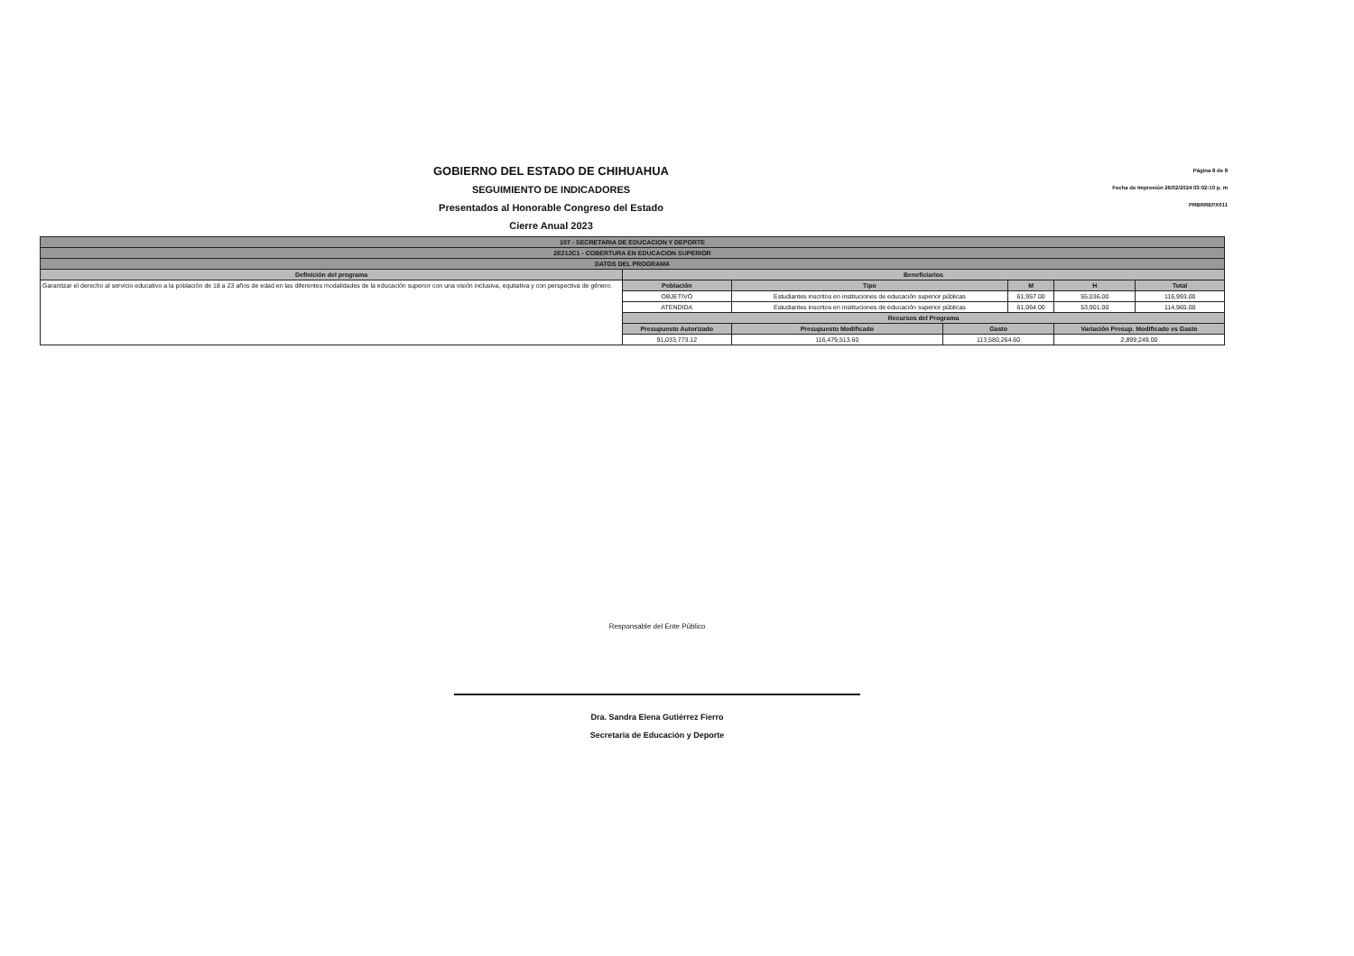GOBIERNO DEL ESTADO DE CHIHUAHUA
SEGUIMIENTO DE INDICADORES
Presentados al Honorable Congreso del Estado
Cierre Anual 2023
Página 8 de 8
Fecha de Impresión 26/02/2024 03:02:10 p. m
PRBRREPX011
| 107 - SECRETARIA DE EDUCACION Y DEPORTE | | | | | | | | |
| 2E212C1 - COBERTURA EN EDUCACION SUPERIOR | | | | | | | | |
| DATOS DEL PROGRAMA | | | | | | | | |
| Definición del programa | Beneficiarios | | | | | | | |
| Garantizar el derecho al servicio educativo a la población de 18 a 23 años de edad en las diferentes modalidades de la educación superior con una visión inclusiva, equitativa y con perspectiva de género. | Población | Tipo | | | M | | H | Total |
| | OBJETIVO | Estudiantes inscritos en instituciones de educación superior públicas | | | 61,957.00 | | 55,036.00 | 116,993.00 |
| | ATENDIDA | Estudiantes inscritos en instituciones de educación superior públicas | | | 61,064.00 | | 53,901.00 | 114,965.00 |
| | Recursos del Programa | | | | | | | |
| | Presupuesto Autorizado | | Presupuesto Modificado | Gasto | | Variación Presup. Modificado vs Gasto | | |
| | 91,033,773.12 | | 116,479,513.60 | 113,580,264.60 | | 2,899,249.00 | | |
Responsable del Ente Público
Dra. Sandra Elena Gutiérrez Fierro
Secretaria de Educación y Deporte